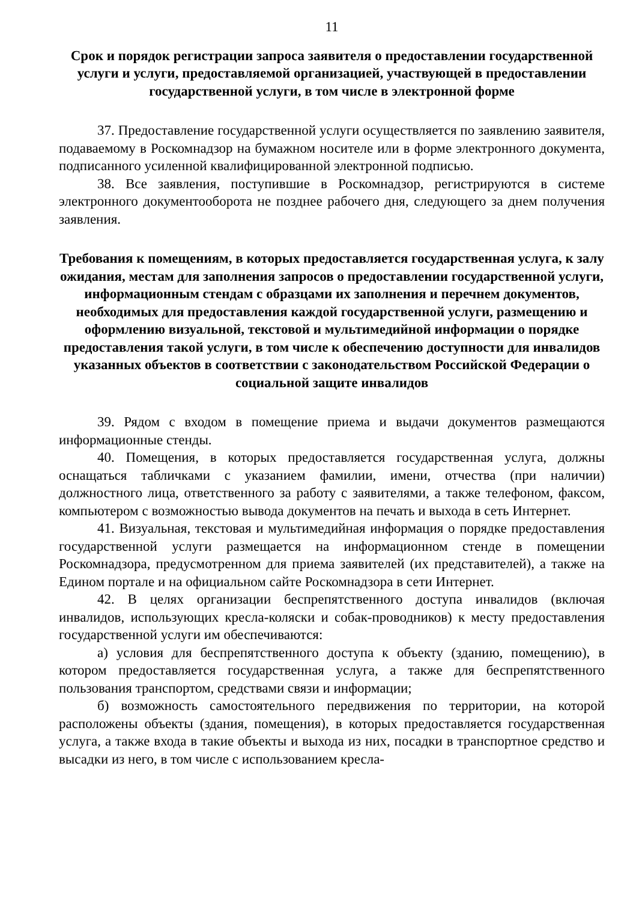11
Срок и порядок регистрации запроса заявителя о предоставлении государственной услуги и услуги, предоставляемой организацией, участвующей в предоставлении государственной услуги, в том числе в электронной форме
37. Предоставление государственной услуги осуществляется по заявлению заявителя, подаваемому в Роскомнадзор на бумажном носителе или в форме электронного документа, подписанного усиленной квалифицированной электронной подписью.
38. Все заявления, поступившие в Роскомнадзор, регистрируются в системе электронного документооборота не позднее рабочего дня, следующего за днем получения заявления.
Требования к помещениям, в которых предоставляется государственная услуга, к залу ожидания, местам для заполнения запросов о предоставлении государственной услуги, информационным стендам с образцами их заполнения и перечнем документов, необходимых для предоставления каждой государственной услуги, размещению и оформлению визуальной, текстовой и мультимедийной информации о порядке предоставления такой услуги, в том числе к обеспечению доступности для инвалидов указанных объектов в соответствии с законодательством Российской Федерации о социальной защите инвалидов
39. Рядом с входом в помещение приема и выдачи документов размещаются информационные стенды.
40. Помещения, в которых предоставляется государственная услуга, должны оснащаться табличками с указанием фамилии, имени, отчества (при наличии) должностного лица, ответственного за работу с заявителями, а также телефоном, факсом, компьютером с возможностью вывода документов на печать и выхода в сеть Интернет.
41. Визуальная, текстовая и мультимедийная информация о порядке предоставления государственной услуги размещается на информационном стенде в помещении Роскомнадзора, предусмотренном для приема заявителей (их представителей), а также на Едином портале и на официальном сайте Роскомнадзора в сети Интернет.
42. В целях организации беспрепятственного доступа инвалидов (включая инвалидов, использующих кресла-коляски и собак-проводников) к месту предоставления государственной услуги им обеспечиваются:
а) условия для беспрепятственного доступа к объекту (зданию, помещению), в котором предоставляется государственная услуга, а также для беспрепятственного пользования транспортом, средствами связи и информации;
б) возможность самостоятельного передвижения по территории, на которой расположены объекты (здания, помещения), в которых предоставляется государственная услуга, а также входа в такие объекты и выхода из них, посадки в транспортное средство и высадки из него, в том числе с использованием кресла-